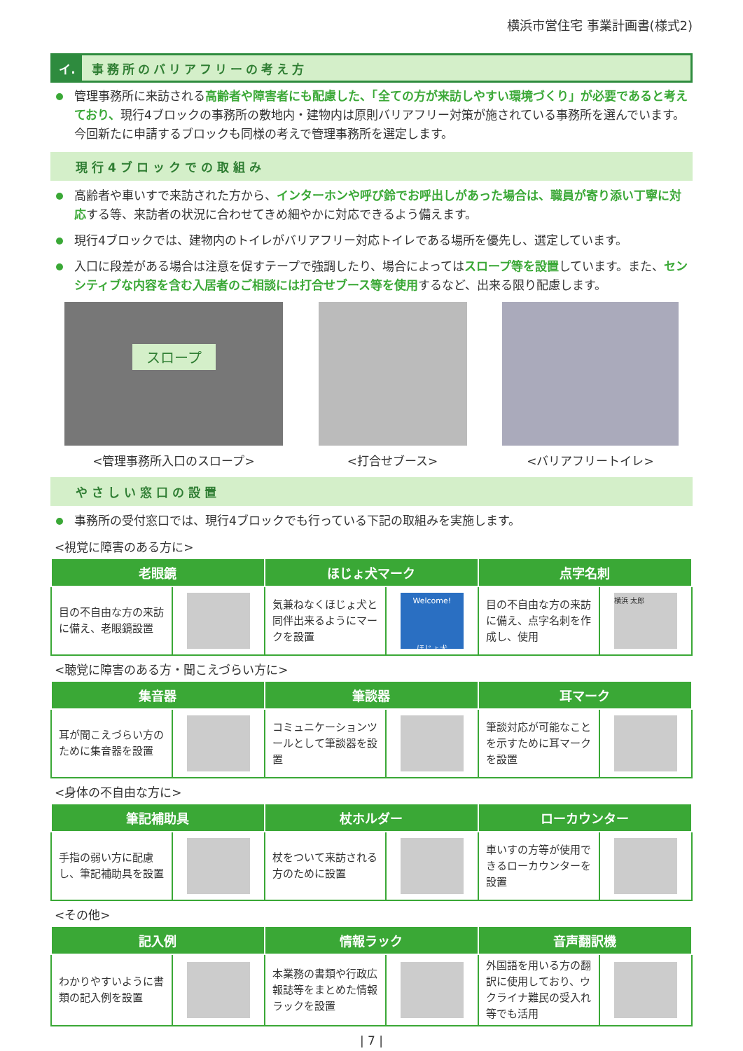横浜市営住宅 事業計画書(様式2)
イ. 事務所のバリアフリーの考え方
管理事務所に来訪される高齢者や障害者にも配慮した、「全ての方が来訪しやすい環境づくり」が必要であると考えており、現行4ブロックの事務所の敷地内・建物内は原則バリアフリー対策が施されている事務所を選んでいます。今回新たに申請するブロックも同様の考えで管理事務所を選定します。
現行4ブロックでの取組み
高齢者や車いすで来訪された方から、インターホンや呼び鈴でお呼出しがあった場合は、職員が寄り添い丁寧に対応する等、来訪者の状況に合わせてきめ細やかに対応できるよう備えます。
現行4ブロックでは、建物内のトイレがバリアフリー対応トイレである場所を優先し、選定しています。
入口に段差がある場合は注意を促すテープで強調したり、場合によってはスロープ等を設置しています。また、センシティブな内容を含む入居者のご相談には打合せブース等を使用するなど、出来る限り配慮します。
スロープ
<管理事務所入口のスロープ>
<打合せブース> <バリアフリートイレ>
やさしい窓口の設置
事務所の受付窓口では、現行4ブロックでも行っている下記の取組みを実施します。
<視覚に障害のある方に>
| 老眼鏡 | | ほじょ犬マーク | | 点字名刺 | |
| --- | --- | --- | --- | --- | --- |
| 目の不自由な方の来訪に備え、老眼鏡設置 | | 気兼ねなくほじょ犬と同伴出来るようにマークを設置 | Welcome! ほじょ犬 | 目の不自由な方の来訪に備え、点字名刺を作成し、使用 | 横浜 太郎 |
<聴覚に障害のある方・聞こえづらい方に>
| 集音器 | | 筆談器 | | 耳マーク | |
| --- | --- | --- | --- | --- | --- |
| 耳が聞こえづらい方のために集音器を設置 | | コミュニケーションツールとして筆談器を設置 | | 筆談対応が可能なことを示すために耳マークを設置 | |
<身体の不自由な方に>
| 筆記補助具 | | 杖ホルダー | | ローカウンター | |
| --- | --- | --- | --- | --- | --- |
| 手指の弱い方に配慮し、筆記補助具を設置 | | 杖をついて来訪される方のために設置 | | 車いすの方等が使用できるローカウンターを設置 | |
<その他>
| 記入例 | | 情報ラック | | 音声翻訳機 | |
| --- | --- | --- | --- | --- | --- |
| わかりやすいように書類の記入例を設置 | | 本業務の書類や行政広報誌等をまとめた情報ラックを設置 | | 外国語を用いる方の翻訳に使用しており、ウクライナ難民の受入れ等でも活用 | |
| 7 |